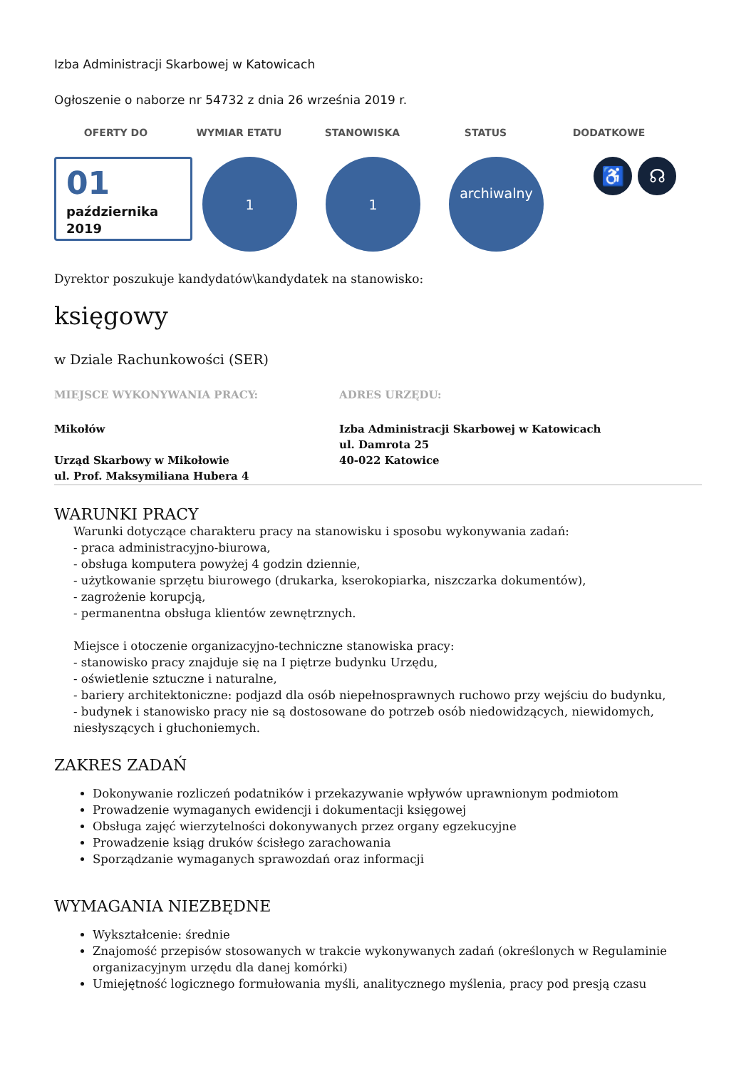Izba Administracji Skarbowej w Katowicach
Ogłoszenie o naborze nr 54732 z dnia 26 września 2019 r.
OFERTY DO WYMIAR ETATU STANOWISKA STATUS DODATKOWE
01
października
2019
1 1
archiwalny
♿ ☊
Dyrektor poszukuje kandydatów\kandydatek na stanowisko:
księgowy
w Dziale Rachunkowości (SER)
MIEJSCE WYKONYWANIA PRACY:
Mikołów
Urząd Skarbowy w Mikołowie
ul. Prof. Maksymiliana Hubera 4
ADRES URZĘDU:
Izba Administracji Skarbowej w Katowicach
ul. Damrota 25
40-022 Katowice
WARUNKI PRACY
Warunki dotyczące charakteru pracy na stanowisku i sposobu wykonywania zadań:
- praca administracyjno-biurowa,
- obsługa komputera powyżej 4 godzin dziennie,
- użytkowanie sprzętu biurowego (drukarka, kserokopiarka, niszczarka dokumentów),
- zagrożenie korupcją,
- permanentna obsługa klientów zewnętrznych.
Miejsce i otoczenie organizacyjno-techniczne stanowiska pracy:
- stanowisko pracy znajduje się na I piętrze budynku Urzędu,
- oświetlenie sztuczne i naturalne,
- bariery architektoniczne: podjazd dla osób niepełnosprawnych ruchowo przy wejściu do budynku,
- budynek i stanowisko pracy nie są dostosowane do potrzeb osób niedowidzących, niewidomych, niesłyszących i głuchoniemych.
ZAKRES ZADAŃ
Dokonywanie rozliczeń podatników i przekazywanie wpływów uprawnionym podmiotom
Prowadzenie wymaganych ewidencji i dokumentacji księgowej
Obsługa zajęć wierzytelności dokonywanych przez organy egzekucyjne
Prowadzenie ksiąg druków ścisłego zarachowania
Sporządzanie wymaganych sprawozdań oraz informacji
WYMAGANIA NIEZBĘDNE
Wykształcenie: średnie
Znajomość przepisów stosowanych w trakcie wykonywanych zadań (określonych w Regulaminie organizacyjnym urzędu dla danej komórki)
Umiejętność logicznego formułowania myśli, analitycznego myślenia, pracy pod presją czasu